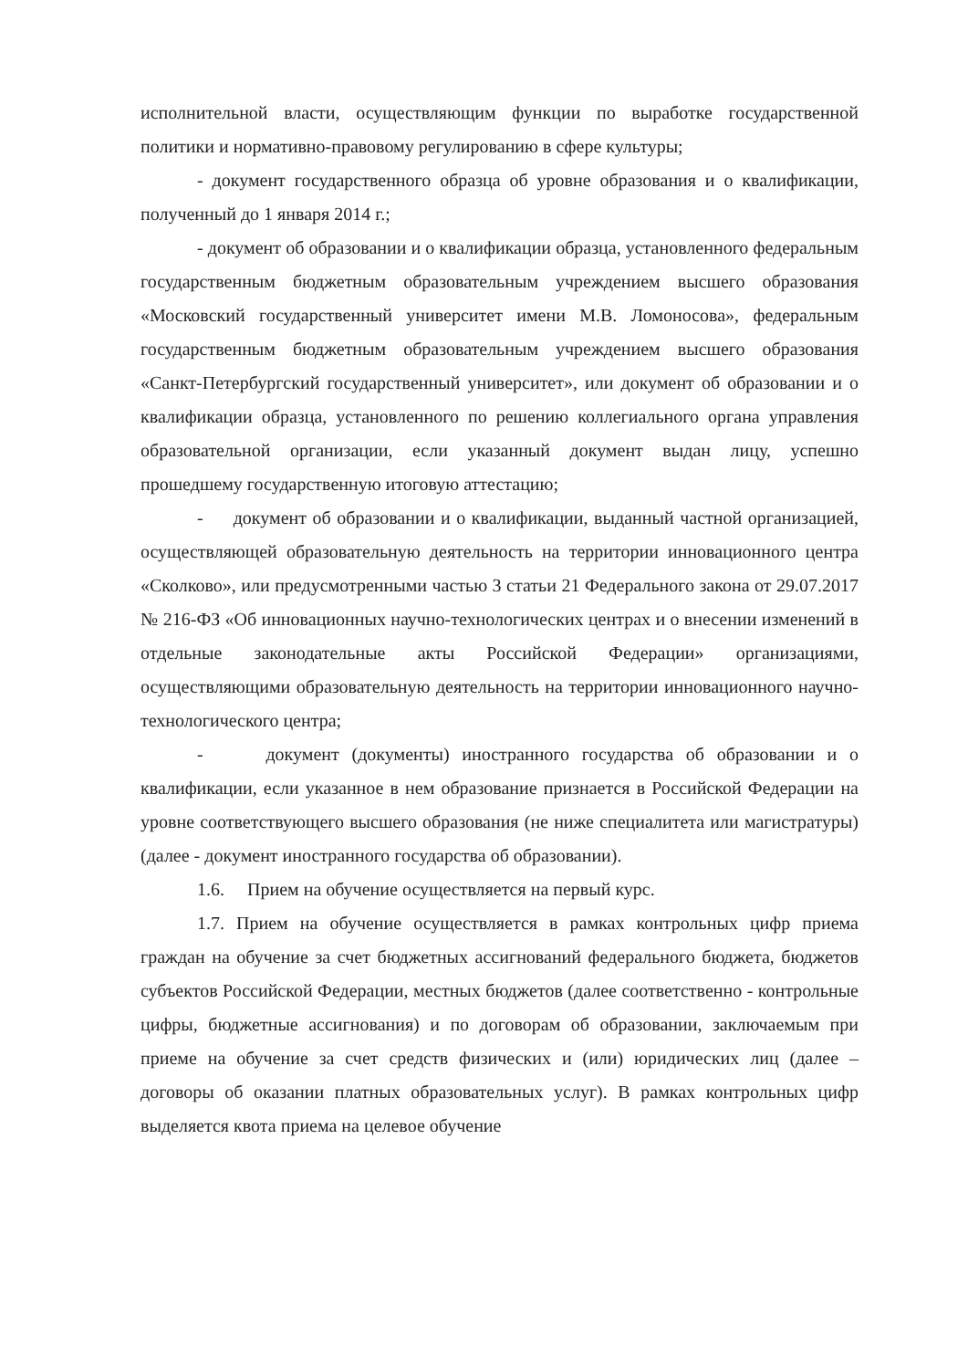исполнительной власти, осуществляющим функции по выработке государственной политики и нормативно-правовому регулированию в сфере культуры;
- документ государственного образца об уровне образования и о квалификации, полученный до 1 января 2014 г.;
- документ об образовании и о квалификации образца, установленного федеральным государственным бюджетным образовательным учреждением высшего образования «Московский государственный университет имени М.В. Ломоносова», федеральным государственным бюджетным образовательным учреждением высшего образования «Санкт-Петербургский государственный университет», или документ об образовании и о квалификации образца, установленного по решению коллегиального органа управления образовательной организации, если указанный документ выдан лицу, успешно прошедшему государственную итоговую аттестацию;
- документ об образовании и о квалификации, выданный частной организацией, осуществляющей образовательную деятельность на территории инновационного центра «Сколково», или предусмотренными частью 3 статьи 21 Федерального закона от 29.07.2017 № 216-ФЗ «Об инновационных научно-технологических центрах и о внесении изменений в отдельные законодательные акты Российской Федерации» организациями, осуществляющими образовательную деятельность на территории инновационного научно-технологического центра;
- документ (документы) иностранного государства об образовании и о квалификации, если указанное в нем образование признается в Российской Федерации на уровне соответствующего высшего образования (не ниже специалитета или магистратуры) (далее - документ иностранного государства об образовании).
1.6. Прием на обучение осуществляется на первый курс.
1.7. Прием на обучение осуществляется в рамках контрольных цифр приема граждан на обучение за счет бюджетных ассигнований федерального бюджета, бюджетов субъектов Российской Федерации, местных бюджетов (далее соответственно - контрольные цифры, бюджетные ассигнования) и по договорам об образовании, заключаемым при приеме на обучение за счет средств физических и (или) юридических лиц (далее – договоры об оказании платных образовательных услуг). В рамках контрольных цифр выделяется квота приема на целевое обучение